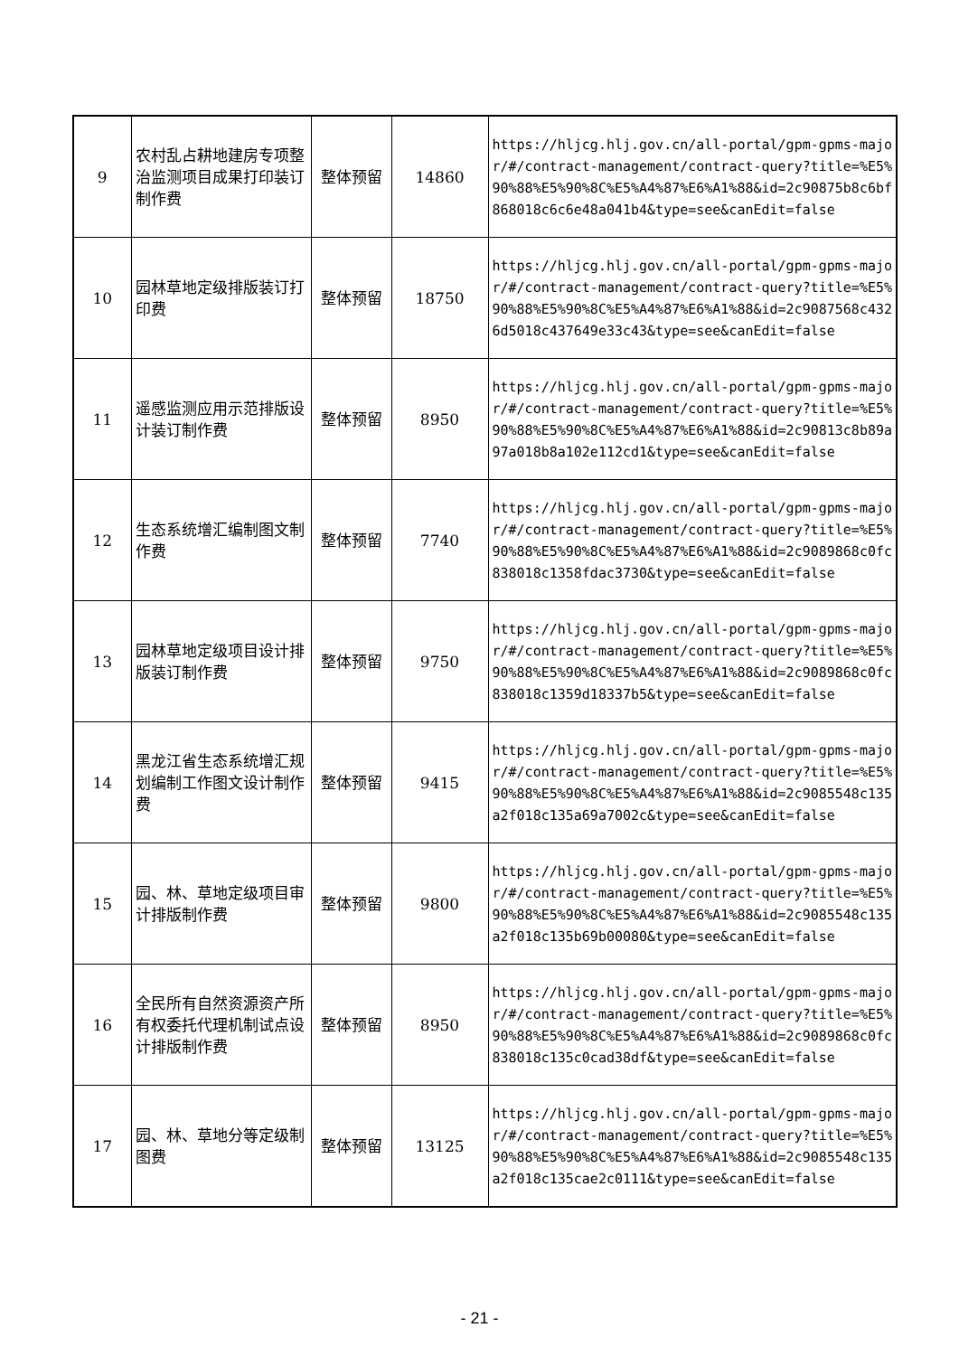| 9 | 农村乱占耕地建房专项整治监测项目成果打印装订制作费 | 整体预留 | 14860 | https://hljcg.hlj.gov.cn/all-portal/gpm-gpms-major/#/contract-management/contract-query?title=%E5%90%88%E5%90%8C%E5%A4%87%E6%A1%88&id=2c90875b8c6bf868018c6c6e48a041b4&type=see&canEdit=false |
| 10 | 园林草地定级排版装订打印费 | 整体预留 | 18750 | https://hljcg.hlj.gov.cn/all-portal/gpm-gpms-major/#/contract-management/contract-query?title=%E5%90%88%E5%90%8C%E5%A4%87%E6%A1%88&id=2c9087568c4326d5018c437649e33c43&type=see&canEdit=false |
| 11 | 遥感监测应用示范排版设计装订制作费 | 整体预留 | 8950 | https://hljcg.hlj.gov.cn/all-portal/gpm-gpms-major/#/contract-management/contract-query?title=%E5%90%88%E5%90%8C%E5%A4%87%E6%A1%88&id=2c90813c8b89a97a018b8a102e112cd1&type=see&canEdit=false |
| 12 | 生态系统增汇编制图文制作费 | 整体预留 | 7740 | https://hljcg.hlj.gov.cn/all-portal/gpm-gpms-major/#/contract-management/contract-query?title=%E5%90%88%E5%90%8C%E5%A4%87%E6%A1%88&id=2c9089868c0fc838018c1358fdac3730&type=see&canEdit=false |
| 13 | 园林草地定级项目设计排版装订制作费 | 整体预留 | 9750 | https://hljcg.hlj.gov.cn/all-portal/gpm-gpms-major/#/contract-management/contract-query?title=%E5%90%88%E5%90%8C%E5%A4%87%E6%A1%88&id=2c9089868c0fc838018c1359d18337b5&type=see&canEdit=false |
| 14 | 黑龙江省生态系统增汇规划编制工作图文设计制作费 | 整体预留 | 9415 | https://hljcg.hlj.gov.cn/all-portal/gpm-gpms-major/#/contract-management/contract-query?title=%E5%90%88%E5%90%8C%E5%A4%87%E6%A1%88&id=2c9085548c135a2f018c135a69a7002c&type=see&canEdit=false |
| 15 | 园、林、草地定级项目审计排版制作费 | 整体预留 | 9800 | https://hljcg.hlj.gov.cn/all-portal/gpm-gpms-major/#/contract-management/contract-query?title=%E5%90%88%E5%90%8C%E5%A4%87%E6%A1%88&id=2c9085548c135a2f018c135b69b00080&type=see&canEdit=false |
| 16 | 全民所有自然资源资产所有权委托代理机制试点设计排版制作费 | 整体预留 | 8950 | https://hljcg.hlj.gov.cn/all-portal/gpm-gpms-major/#/contract-management/contract-query?title=%E5%90%88%E5%90%8C%E5%A4%87%E6%A1%88&id=2c9089868c0fc838018c135c0cad38df&type=see&canEdit=false |
| 17 | 园、林、草地分等定级制图费 | 整体预留 | 13125 | https://hljcg.hlj.gov.cn/all-portal/gpm-gpms-major/#/contract-management/contract-query?title=%E5%90%88%E5%90%8C%E5%A4%87%E6%A1%88&id=2c9085548c135a2f018c135cae2c0111&type=see&canEdit=false |
- 21 -